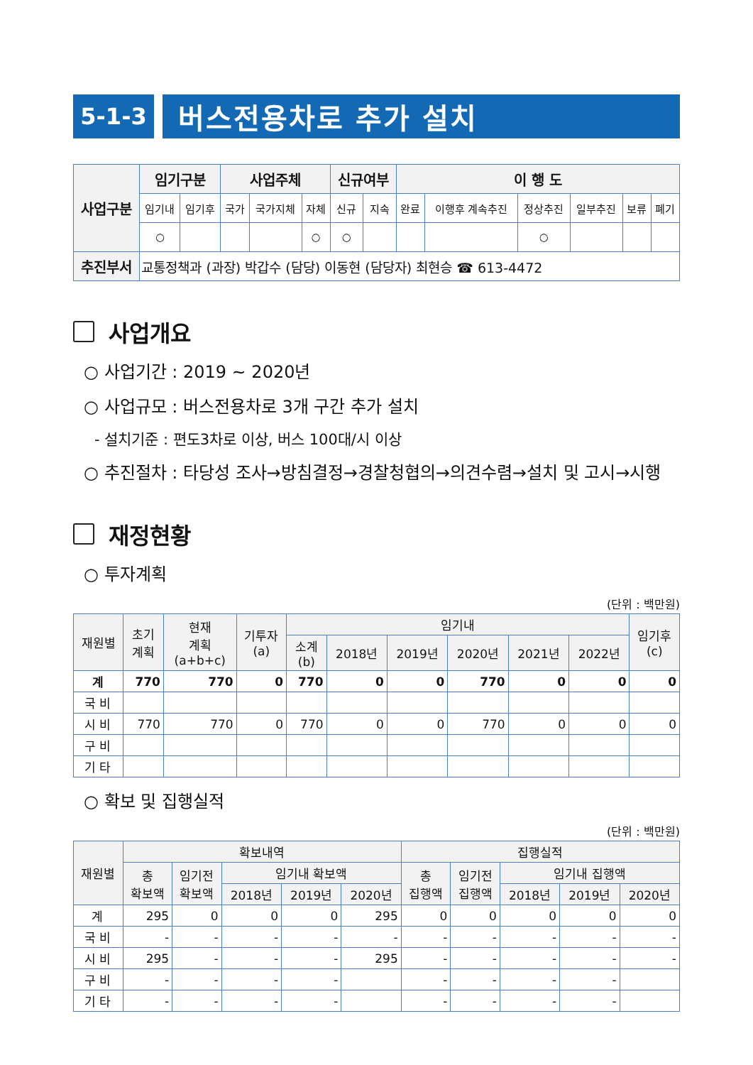5-1-3
버스전용차로 추가 설치
| 사업구분 | 임기구분 | | 사업주체 | | | 신규여부 | | 이 행 도 | | | | | |
| --- | --- | --- | --- | --- | --- | --- | --- | --- | --- | --- | --- | --- | --- |
| | 임기내 | 임기후 | 국가 | 국가지체 | 자체 | 신규 | 지속 | 완료 | 이행후 계속추진 | 정상추진 | 일부추진 | 보류 | 폐기 |
| | ○ | | | | ○ | ○ | | | | ○ | | | |
| 추진부서 | 교통정책과 (과장) 박갑수 (담당) 이동현 (담당자) 최현승 ☎ 613-4472 | | | | | | | | | | | | |
사업개요
○ 사업기간 : 2019 ~ 2020년
○ 사업규모 : 버스전용차로 3개 구간 추가 설치
- 설치기준 : 편도3차로 이상, 버스 100대/시 이상
○ 추진절차 : 타당성 조사→방침결정→경찰청협의→의견수렴→설치 및 고시→시행
재정현황
○ 투자계획
(단위 : 백만원)
| 재원별 | 초기 계획 | 현재 계획 (a+b+c) | 기투자 (a) | 임기내 | | | | | | 임기후 (c) |
| --- | --- | --- | --- | --- | --- | --- | --- | --- | --- | --- |
| | | | | 소계 (b) | 2018년 | 2019년 | 2020년 | 2021년 | 2022년 | |
| 계 | 770 | 770 | 0 | 770 | 0 | 0 | 770 | 0 | 0 | 0 |
| 국 비 | | | | | | | | | | |
| 시 비 | 770 | 770 | 0 | 770 | 0 | 0 | 770 | 0 | 0 | 0 |
| 구 비 | | | | | | | | | | |
| 기 타 | | | | | | | | | | |
○ 확보 및 집행실적
(단위 : 백만원)
| 재원별 | 확보내역 | | | | | 집행실적 | | | | |
| --- | --- | --- | --- | --- | --- | --- | --- | --- | --- | --- |
| | 총 확보액 | 임기전 확보액 | 임기내 확보액 | | | 총 집행액 | 임기전 집행액 | 임기내 집행액 | | |
| | | | 2018년 | 2019년 | 2020년 | | | 2018년 | 2019년 | 2020년 |
| 계 | 295 | 0 | 0 | 0 | 295 | 0 | 0 | 0 | 0 | 0 |
| 국 비 | - | - | - | - | - | - | - | - | - | - |
| 시 비 | 295 | - | - | - | 295 | - | - | - | - | - |
| 구 비 | - | - | - | - | | - | - | - | - | |
| 기 타 | - | - | - | - | | - | - | - | - | |